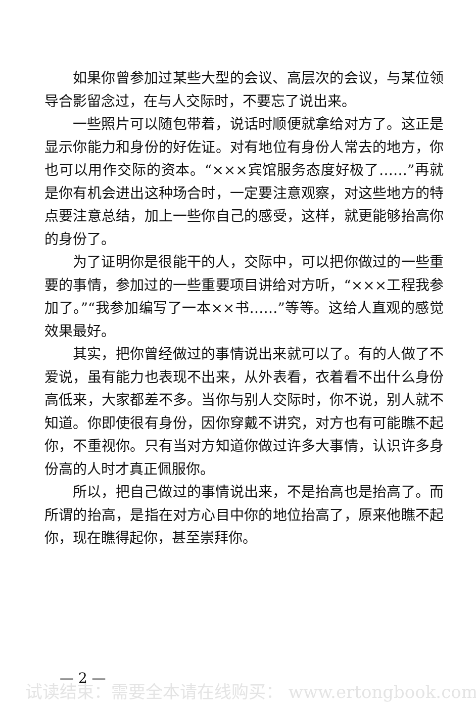如果你曾参加过某些大型的会议、高层次的会议，与某位领导合影留念过，在与人交际时，不要忘了说出来。
一些照片可以随包带着，说话时顺便就拿给对方了。这正是显示你能力和身份的好佐证。对有地位有身份人常去的地方，你也可以用作交际的资本。“×××宾馆服务态度好极了……”再就是你有机会进出这种场合时，一定要注意观察，对这些地方的特点要注意总结，加上一些你自己的感受，这样，就更能够抬高你的身份了。
为了证明你是很能干的人，交际中，可以把你做过的一些重要的事情，参加过的一些重要项目讲给对方听，“×××工程我参加了。”“我参加编写了一本××书……”等等。这给人直观的感觉效果最好。
其实，把你曾经做过的事情说出来就可以了。有的人做了不爱说，虽有能力也表现不出来，从外表看，衣着看不出什么身份高低来，大家都差不多。当你与别人交际时，你不说，别人就不知道。你即使很有身份，因你穿戴不讲究，对方也有可能瞧不起你，不重视你。只有当对方知道你做过许多大事情，认识许多身份高的人时才真正佩服你。
所以，把自己做过的事情说出来，不是抬高也是抬高了。而所谓的抬高，是指在对方心目中你的地位抬高了，原来他瞧不起你，现在瞧得起你，甚至崇拜你。
— 2 —
试读结束：需要全本请在线购买： www.ertongbook.com